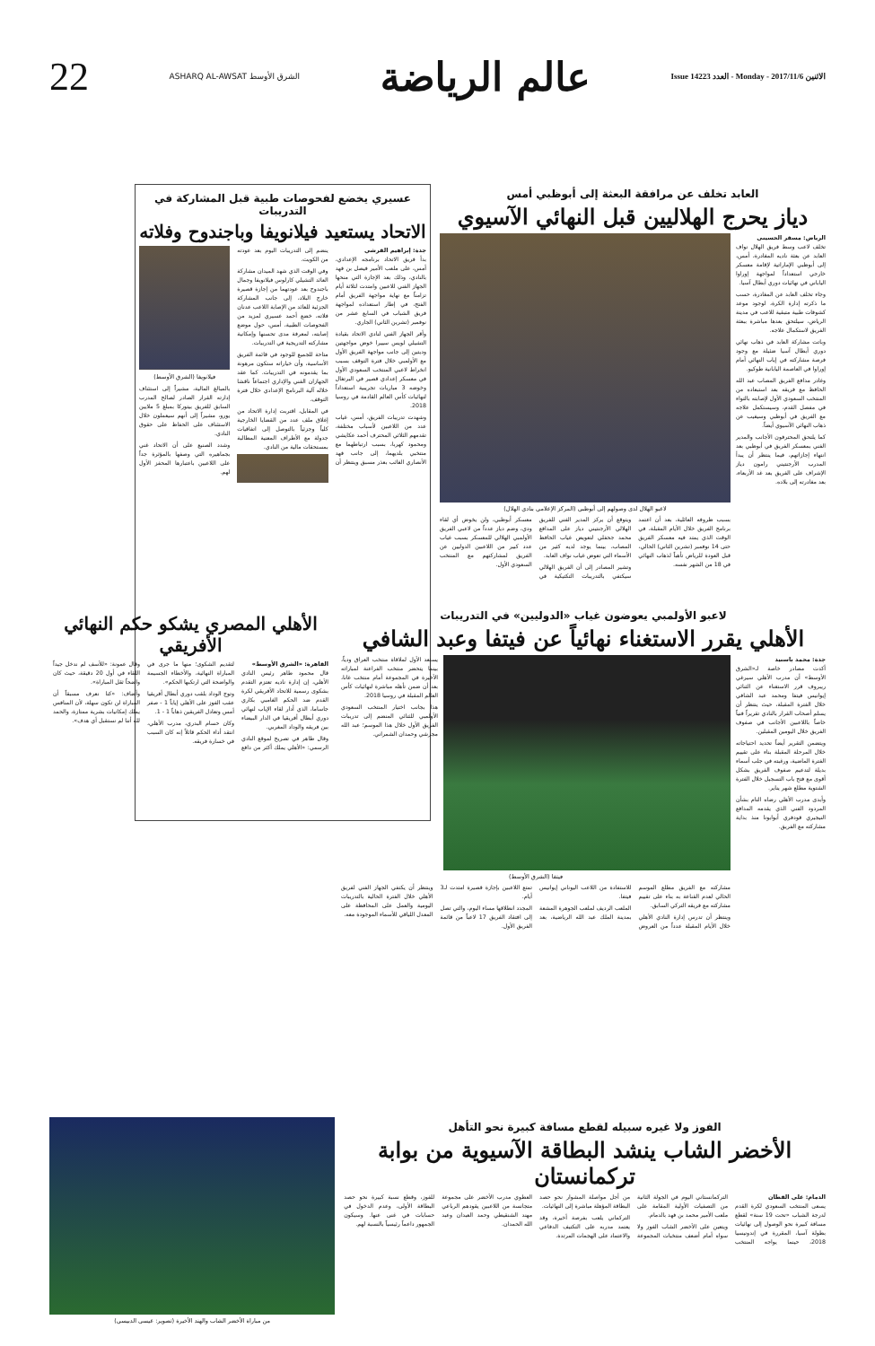الاثنين 2017/11/6 - Monday - العدد 14223 Issue
عالم الرياضة
ASHARQ AL-AWSAT الشرق الأوسط
22
العابد تخلف عن مرافقة البعثة إلى أبوظبي أمس
دياز يحرج الهلاليين قبل النهائي الآسيوي
الرياض: مسفر الحسيني
تخلف لاعب وسط فريق الهلال نواف العابد عن بعثة ناديه المغادرة، أمس، إلى أبوظبي الإماراتية لإقامة معسكر خارجي استعداداً لمواجهة إوراوا الياباني في نهائيات دوري أبطال آسيا.
وجاء تخلف العابد عن المغادرة، حسب ما ذكرته إدارة الكرة، لوجود موعد كشوفات طبية متبقية للاعب في مدينة الرياض، سيلتحق بعدها مباشرة ببعثة الفريق لاستكمال علاجه.
وباتت مشاركة العابد في ذهاب نهائي دوري أبطال آسيا ضئيلة مع وجود فرصة مشاركته في إياب النهائي أمام إوراوا في العاصمة اليابانية طوكيو.
وغادر مدافع الفريق المصاب عبد الله الحافظ مع فريقه بعد استبعاده من المنتخب السعودي الأول لإصابته بالتواء في مفصل القدم، وسيستكمل علاجه مع الفريق في أبوظبي وسيغيب عن ذهاب النهائي الآسيوي أيضاً.
كما يلتحق المحترفون الأجانب والمدير الفني بمعسكر الفريق في أبوظبي بعد انتهاء إجازاتهم، فيما ينتظر أن يبدأ المدرب الأرجنتيني رامون دياز الإشراف على الفريق بعد غد الأربعاء، بعد مغادرته إلى بلاده.
لاعبو الهلال لدى وصولهم إلى أبوظبي (المركز الإعلامي بنادي الهلال)
بسبب ظروفه العائلية، بعد أن اعتمد برنامج الفريق خلال الأيام المقبلة، في الوقت الذي يمتد فيه معسكر الفريق حتى 14 نوفمبر (تشرين الثاني) الحالي، قبل العودة للرياض تأهباً لذهاب النهائي في 18 من الشهر نفسه.
ويتوقع أن يركز المدير الفني للفريق الهلالي الأرجنتيني دياز على المدافع محمد جحفلي لتعويض غياب الحافظ المصاب، بينما يوجد لديه كثير من الأسماء التي تعوض غياب نواف العابد.
وتشير المصادر إلى أن الفريق الهلالي سيكتفي بالتدريبات التكتيكية في معسكر أبوظبي، ولن يخوض أي لقاء ودي، وضم دياز عدداً من لاعبي الفريق الأولمبي الهلالي للمعسكر بسبب غياب عدد كبير من اللاعبين الدوليين عن الفريق لمشاركتهم مع المنتخب السعودي الأول.
عسيري يخضع لفحوصات طبية قبل المشاركة في التدريبات
الاتحاد يستعيد فيلانويفا وباجندوح وفلاته
جدة: إبراهيم القرشي
بدأ فريق الاتحاد برنامجه الإعدادي، أمس، على ملعب الأمير فيصل بن فهد بالنادي، وذلك بعد الإجازة التي منحها الجهاز الفني للاعبين وامتدت لثلاثة أيام تزامناً مع نهاية مواجهة الفريق أمام الفتح، في إطار استعداده لمواجهة فريق الشباب في السابع عشر من نوفمبر (تشرين الثاني) الجاري.
وأقر الجهاز الفني لنادي الاتحاد بقيادة التشيلي لويس سييرا خوض مواجهتين وديتين إلى جانب مواجهة الفريق الأول مع الأولمبي خلال فترة التوقف بسبب انخراط لاعبي المنتخب السعودي الأول في معسكر إعدادي قصير في البرتغال وخوضه 3 مباريات تجريبية استعداداً لنهائيات كأس العالم القادمة في روسيا 2018.
وشهدت تدريبات الفريق، أمس، غياب عدد من اللاعبين لأسباب مختلفة، تقدمهم الثلاثي المحترف أحمد عكايشي ومحمود كهربا، بسبب ارتباطهما مع منتخبي بلديهما، إلى جانب فهد الأنصاري الغائب بعذر مسبق وينتظر أن ينضم إلى التدريبات اليوم بعد عودته من الكويت.
وفي الوقت الذي شهد الميدان مشاركة العائد التشيلي كارلوس فيلانويفا وجمال باجندوح بعد عودتهما من إجازة قصيرة خارج البلاد، إلى جانب المشاركة الجزئية للعائد من الإصابة اللاعب عدنان فلاته، خضع أحمد عسيري لمزيد من الفحوصات الطبية، أمس، حول موضع إصابته، لمعرفة مدى تحسنها وإمكانية مشاركته التدريجية في التدريبات.
متاحة للجميع للوجود في قائمة الفريق الأساسية، وأن خياراته ستكون مرهونة بما يقدمونه في التدريبات. كما عقد الجهازان الفني والإداري اجتماعاً ناقشا خلاله آلية البرنامج الإعدادي خلال فترة التوقف.
في المقابل، اقتربت إدارة الاتحاد من إغلاق ملف عدد من القضايا الخارجية كلياً وجزئياً بالتوصل إلى اتفاقيات جدولة مع الأطراف المعنية المطالبة بمستحقات مالية من النادي.
فيلانويفا (الشرق الأوسط)
بالمبالغ المالية، مشيراً إلى استئناف إدارته القرار الصادر لصالح المدرب السابق للفريق بيتوركا بمبلغ 5 ملايين يورو، مشيراً إلى أنهم سيعملون خلال الاستئناف على الحفاظ على حقوق النادي.
وشدد الصنيع على أن الاتحاد غني بجماهيره التي وصفها بالمؤثرة جداً على اللاعبين باعتبارها المحفز الأول لهم.
لاعبو الأولمبي يعوضون غياب «الدوليين» في التدريبات
الأهلي يقرر الاستغناء نهائياً عن فيتفا وعبد الشافي
جدة: محمد باسنيد
أكدت مصادر خاصة لـ«الشرق الأوسط» أن مدرب الأهلي سيرغي ريبروف قرر الاستغناء عن الثنائي إيوانيس فيتفا ومحمد عبد الشافي خلال الفترة المقبلة، حيث ينتظر أن يسلم أصحاب القرار بالنادي تقريراً فنياً خاصاً باللاعبين الأجانب في صفوف الفريق خلال اليومين المقبلين.
ويتضمن التقرير أيضاً تحديد احتياجاته خلال المرحلة المقبلة بناء على تقييم الفترة الماضية، ورغبته في جلب أسماء بديلة لتدعيم صفوف الفريق بشكل أقوى مع فتح باب التسجيل خلال الفترة الشتوية مطلع شهر يناير.
وأبدى مدرب الأهلي رضاه التام بشأن المردود الفني الذي يقدمه المدافع النيجيري قودفري أبوابونا منذ بداية مشاركته مع الفريق.
يستعد الأول لملاقاة منتخب العراق ودياً، بينما يتحضر منتخب الفراعنة لمباراته الأخيرة في المجموعة أمام منتخب غانا، بعد أن ضمن تأهله مباشرة لنهائيات كأس العالم المقبلة في روسيا 2018.
هذا بجانب اختيار المنتخب السعودي الأولمبي للثنائي المنضم إلى تدريبات الفريق الأول خلال هذا الموسم؛ عبد الله مجرشي وحمدان الشمراني.
فيتفا (الشرق الأوسط)
مشاركته مع الفريق مطلع الموسم الحالي لعدم القناعة به بناء على تقييم مشاركته مع فريقه التركي السابق.
وينتظر أن تدرس إدارة النادي الأهلي خلال الأيام المقبلة عدداً من العروض للاستفادة من اللاعب اليوناني إيوانيس فيتفا.
الملعب الرديف لملعب الجوهرة المشعة بمدينة الملك عبد الله الرياضية، بعد تمتع اللاعبين بإجازة قصيرة امتدت لـ3 أيام.
المجدد انطلاقها مساء اليوم، والتي تصل إلى افتقاد الفريق 17 لاعباً من قائمة الفريق الأول.
وينتظر أن يكتفي الجهاز الفني لفريق الأهلي خلال الفترة الحالية بالتدريبات اليومية والعمل على المحافظة على المعدل اللياقي للأسماء الموجودة معه.
الأهلي المصري يشكو حكم النهائي الأفريقي
القاهرة: «الشرق الأوسط»
قال محمود طاهر رئيس النادي الأهلي، إن إدارة ناديه تعتزم التقدم بشكوى رسمية للاتحاد الأفريقي لكرة القدم ضد الحكم الغامبي بكاري جاساما، الذي أدار لقاء الإياب لنهائي دوري أبطال أفريقيا في الدار البيضاء بين فريقه والوداد المغربي.
وقال طاهر في تصريح لموقع النادي الرسمي: «الأهلي يملك أكثر من دافع لتقديم الشكوى؛ منها ما جرى في المباراة النهائية، والأخطاء الجسيمة والواضحة التي ارتكبها الحكم».
وتوج الوداد بلقب دوري أبطال أفريقيا عقب الفوز على الأهلي إياباً 1 - صفر أمس وتعادل الفريقين ذهاباً 1 - 1.
وكان حسام البدري، مدرب الأهلي، انتقد أداء الحكم قائلاً إنه كان السبب في خسارة فريقه.
وقال عمونة: «للأسف لم ندخل جيداً اللقاء في أول 20 دقيقة، حيث كان واضحاً ثقل المباراة».
وأضاف: «كنا نعرف مسبقاً أن المباراة لن تكون سهلة، لأن المنافس يملك إمكانيات بشرية ممتازة، والحمد لله أننا لم نستقبل أي هدف».
الفوز ولا غيره سبيله لقطع مسافة كبيرة نحو التأهل
الأخضر الشاب ينشد البطاقة الآسيوية من بوابة تركمانستان
الدمام: علي القطان
يسعى المنتخب السعودي لكرة القدم لدرجة الشباب «تحت 19 سنة» لقطع مسافة كبيرة نحو الوصول إلى نهائيات بطولة آسيا، المقررة في إندونيسيا 2018، حينما يواجه المنتخب التركمانستاني اليوم في الجولة الثانية من التصفيات الأولية المقامة على ملعب الأمير محمد بن فهد بالدمام.
ويتعين على الأخضر الشاب الفوز ولا سواه أمام أضعف منتخبات المجموعة من أجل مواصلة المشوار نحو حصد البطاقة المؤهلة مباشرة إلى النهائيات.
التركماني يلعب بفرصة أخيرة، وقد يعتمد مدربه على التكتيف الدفاعي والاعتماد على الهجمات المرتدة.
العطوي مدرب الأخضر على مجموعة متجانسة من اللاعبين يقودهم الرباعي مهند الشنقيطي وحمد العبدان وعبد الله الحمدان.
للفوز، وقطع نسبة كبيرة نحو حصد البطاقة الأولى، وعدم الدخول في حسابات في غنى عنها. وسيكون الجمهور داعماً رئيسياً بالنسبة لهم.
من مباراة الأخضر الشاب والهند الأخيرة (تصوير: عيسى الدبيسي)